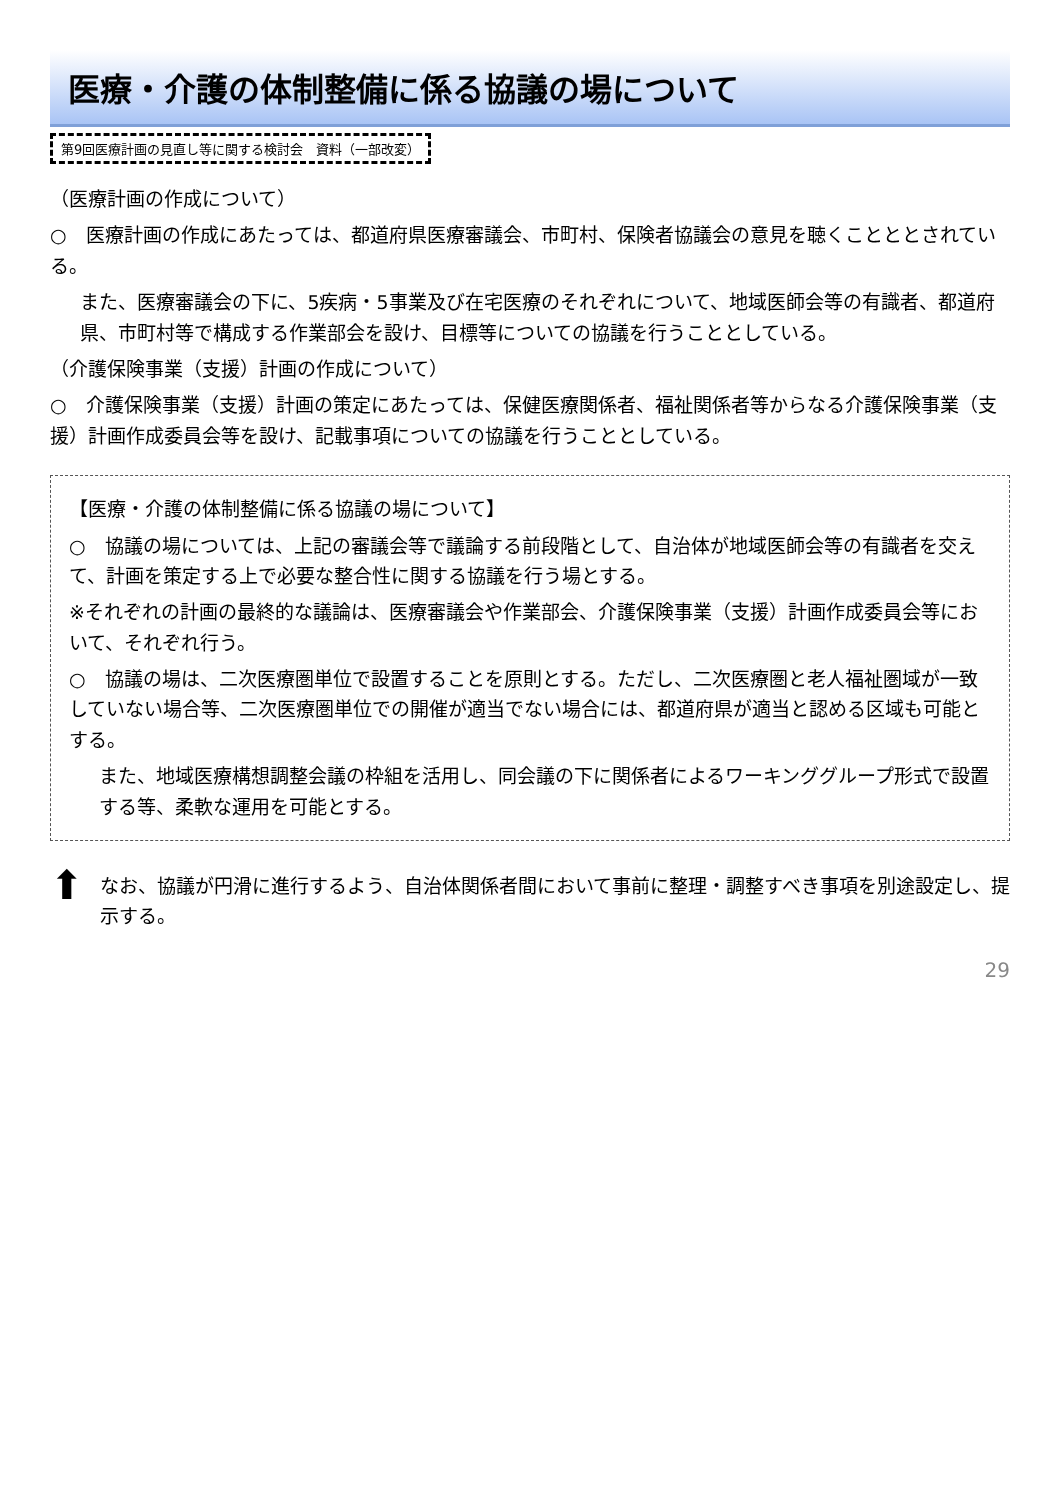医療・介護の体制整備に係る協議の場について
第9回医療計画の見直し等に関する検討会　資料（一部改変）
（医療計画の作成について）
○　医療計画の作成にあたっては、都道府県医療審議会、市町村、保険者協議会の意見を聴くことととされている。
また、医療審議会の下に、5疾病・5事業及び在宅医療のそれぞれについて、地域医師会等の有識者、都道府県、市町村等で構成する作業部会を設け、目標等についての協議を行うこととしている。
（介護保険事業（支援）計画の作成について）
○　介護保険事業（支援）計画の策定にあたっては、保健医療関係者、福祉関係者等からなる介護保険事業（支援）計画作成委員会等を設け、記載事項についての協議を行うこととしている。
【医療・介護の体制整備に係る協議の場について】
○　協議の場については、上記の審議会等で議論する前段階として、自治体が地域医師会等の有識者を交えて、計画を策定する上で必要な整合性に関する協議を行う場とする。
※それぞれの計画の最終的な議論は、医療審議会や作業部会、介護保険事業（支援）計画作成委員会等において、それぞれ行う。
○　協議の場は、二次医療圏単位で設置することを原則とする。ただし、二次医療圏と老人福祉圏域が一致していない場合等、二次医療圏単位での開催が適当でない場合には、都道府県が適当と認める区域も可能とする。
また、地域医療構想調整会議の枠組を活用し、同会議の下に関係者によるワーキンググループ形式で設置する等、柔軟な運用を可能とする。
⬆
なお、協議が円滑に進行するよう、自治体関係者間において事前に整理・調整すべき事項を別途設定し、提示する。
29